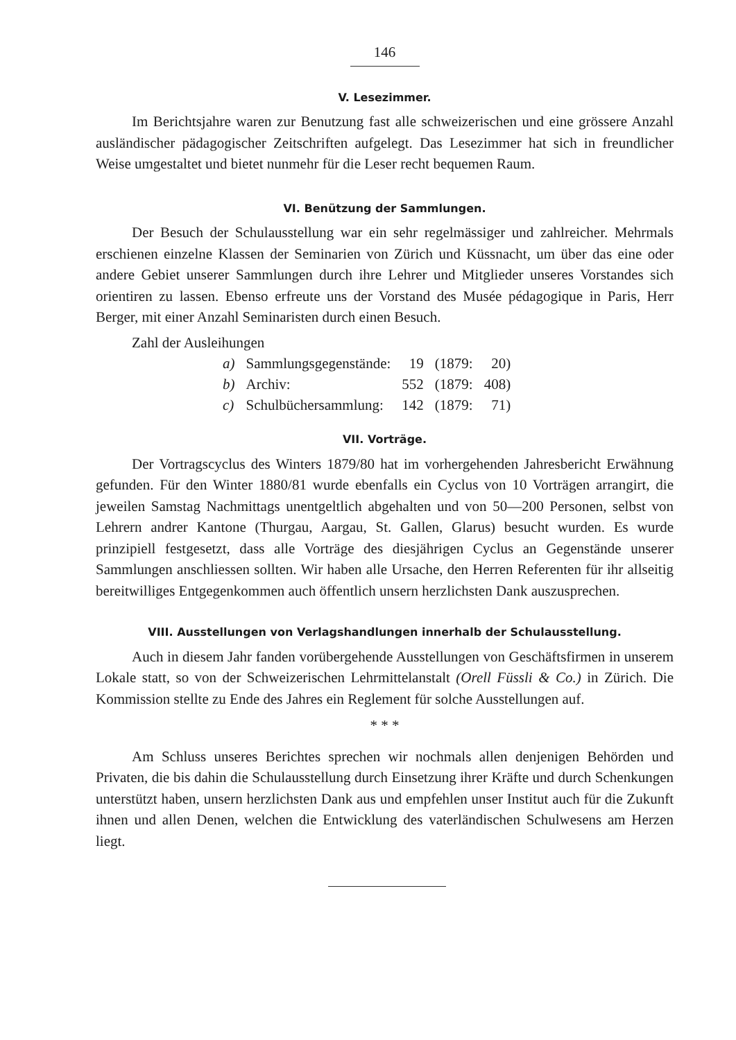146
V. Lesezimmer.
Im Berichtsjahre waren zur Benutzung fast alle schweizerischen und eine grössere Anzahl ausländischer pädagogischer Zeitschriften aufgelegt. Das Lesezimmer hat sich in freundlicher Weise umgestaltet und bietet nunmehr für die Leser recht bequemen Raum.
VI. Benützung der Sammlungen.
Der Besuch der Schulausstellung war ein sehr regelmässiger und zahlreicher. Mehrmals erschienen einzelne Klassen der Seminarien von Zürich und Küssnacht, um über das eine oder andere Gebiet unserer Sammlungen durch ihre Lehrer und Mitglieder unseres Vorstandes sich orientiren zu lassen. Ebenso erfreute uns der Vorstand des Musée pédagogique in Paris, Herr Berger, mit einer Anzahl Seminaristen durch einen Besuch.
Zahl der Ausleihungen
| a) | Sammlungsgegenstände: | 19 | (1879: | 20) |
| b) | Archiv: | 552 | (1879: | 408) |
| c) | Schulbüchersammlung: | 142 | (1879: | 71) |
VII. Vorträge.
Der Vortragscyclus des Winters 1879/80 hat im vorhergehenden Jahresbericht Erwähnung gefunden. Für den Winter 1880/81 wurde ebenfalls ein Cyclus von 10 Vorträgen arrangirt, die jeweilen Samstag Nachmittags unentgeltlich abgehalten und von 50—200 Personen, selbst von Lehrern andrer Kantone (Thurgau, Aargau, St. Gallen, Glarus) besucht wurden. Es wurde prinzipiell festgesetzt, dass alle Vorträge des diesjährigen Cyclus an Gegenstände unserer Sammlungen anschliessen sollten. Wir haben alle Ursache, den Herren Referenten für ihr allseitig bereitwilliges Entgegenkommen auch öffentlich unsern herzlichsten Dank auszusprechen.
VIII. Ausstellungen von Verlagshandlungen innerhalb der Schulausstellung.
Auch in diesem Jahr fanden vorübergehende Ausstellungen von Geschäftsfirmen in unserem Lokale statt, so von der Schweizerischen Lehrmittelanstalt (Orell Füssli & Co.) in Zürich. Die Kommission stellte zu Ende des Jahres ein Reglement für solche Ausstellungen auf.
* * *
Am Schluss unseres Berichtes sprechen wir nochmals allen denjenigen Behörden und Privaten, die bis dahin die Schulausstellung durch Einsetzung ihrer Kräfte und durch Schenkungen unterstützt haben, unsern herzlichsten Dank aus und empfehlen unser Institut auch für die Zukunft ihnen und allen Denen, welchen die Entwicklung des vaterländischen Schulwesens am Herzen liegt.